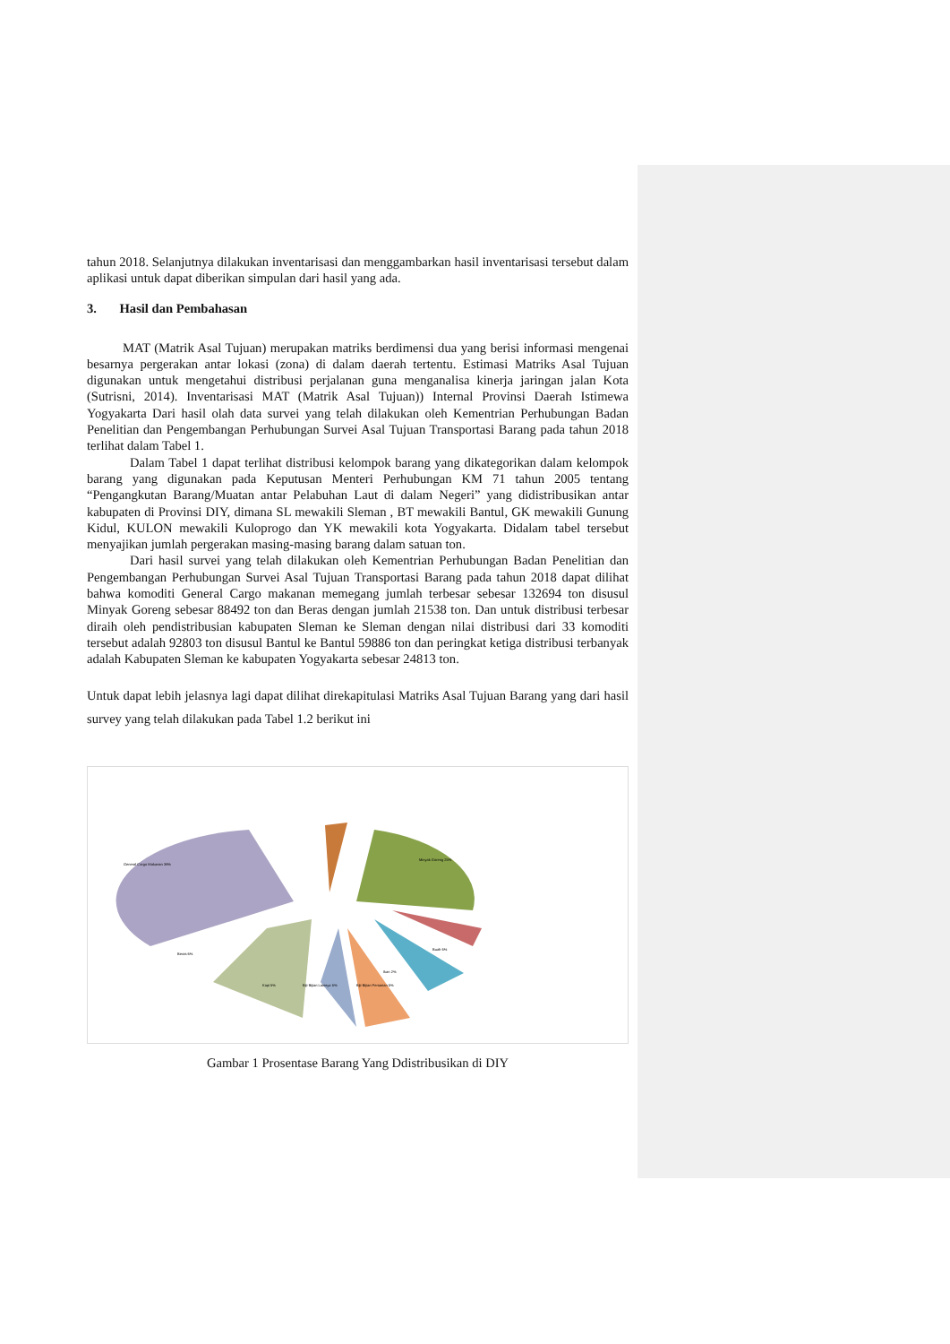tahun 2018. Selanjutnya dilakukan inventarisasi dan menggambarkan hasil inventarisasi tersebut dalam aplikasi untuk dapat diberikan simpulan dari hasil yang ada.
3. Hasil dan Pembahasan
MAT (Matrik Asal Tujuan) merupakan matriks berdimensi dua yang berisi informasi mengenai besarnya pergerakan antar lokasi (zona) di dalam daerah tertentu. Estimasi Matriks Asal Tujuan digunakan untuk mengetahui distribusi perjalanan guna menganalisa kinerja jaringan jalan Kota (Sutrisni, 2014). Inventarisasi MAT (Matrik Asal Tujuan)) Internal Provinsi Daerah Istimewa Yogyakarta Dari hasil olah data survei yang telah dilakukan oleh Kementrian Perhubungan Badan Penelitian dan Pengembangan Perhubungan Survei Asal Tujuan Transportasi Barang pada tahun 2018 terlihat dalam Tabel 1.
Dalam Tabel 1 dapat terlihat distribusi kelompok barang yang dikategorikan dalam kelompok barang yang digunakan pada Keputusan Menteri Perhubungan KM 71 tahun 2005 tentang “Pengangkutan Barang/Muatan antar Pelabuhan Laut di dalam Negeri” yang didistribusikan antar kabupaten di Provinsi DIY, dimana SL mewakili Sleman , BT mewakili Bantul, GK mewakili Gunung Kidul, KULON mewakili Kuloprogo dan YK mewakili kota Yogyakarta. Didalam tabel tersebut menyajikan jumlah pergerakan masing-masing barang dalam satuan ton.
Dari hasil survei yang telah dilakukan oleh Kementrian Perhubungan Badan Penelitian dan Pengembangan Perhubungan Survei Asal Tujuan Transportasi Barang pada tahun 2018 dapat dilihat bahwa komoditi General Cargo makanan memegang jumlah terbesar sebesar 132694 ton disusul Minyak Goreng sebesar 88492 ton dan Beras dengan jumlah 21538 ton. Dan untuk distribusi terbesar diraih oleh pendistribusian kabupaten Sleman ke Sleman dengan nilai distribusi dari 33 komoditi tersebut adalah 92803 ton disusul Bantul ke Bantul 59886 ton dan peringkat ketiga distribusi terbanyak adalah Kabupaten Sleman ke kabupaten Yogyakarta sebesar 24813 ton.
Untuk dapat lebih jelasnya lagi dapat dilihat direkapitulasi Matriks Asal Tujuan Barang yang dari hasil survey yang telah dilakukan pada Tabel 1.2 berikut ini
General Cargo Makanan 38%
Minyak Goreng 25%
Beras 6%
Kopi 5%
Biji-Bijian Lainnya 5%
Biji-Bijian Pertanian 5%
Ikan 2%
Buah 6%
Gambar 1 Prosentase Barang Yang Ddistribusikan di DIY